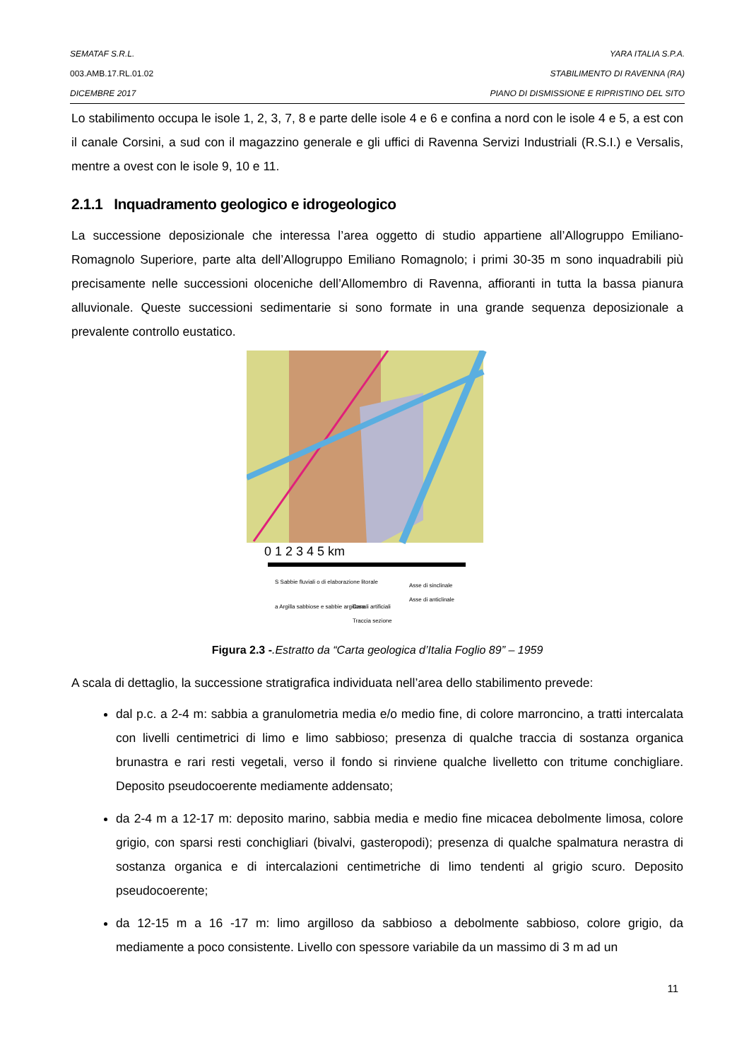SEMATAF S.R.L. YARA ITALIA S.P.A.
003.AMB.17.RL.01.02 STABILIMENTO DI RAVENNA (RA)
DICEMBRE 2017 PIANO DI DISMISSIONE E RIPRISTINO DEL SITO
Lo stabilimento occupa le isole 1, 2, 3, 7, 8 e parte delle isole 4 e 6 e confina a nord con le isole 4 e 5, a est con il canale Corsini, a sud con il magazzino generale e gli uffici di Ravenna Servizi Industriali (R.S.I.) e Versalis, mentre a ovest con le isole 9, 10 e 11.
2.1.1 Inquadramento geologico e idrogeologico
La successione deposizionale che interessa l’area oggetto di studio appartiene all’Allogruppo Emiliano-Romagnolo Superiore, parte alta dell’Allogruppo Emiliano Romagnolo; i primi 30-35 m sono inquadrabili più precisamente nelle successioni oloceniche dell’Allomembro di Ravenna, affioranti in tutta la bassa pianura alluvionale. Queste successioni sedimentarie si sono formate in una grande sequenza deposizionale a prevalente controllo eustatico.
0 1 2 3 4 5 km
S Sabbie fluviali o di elaborazione litorale
a Argilla sabbiose e sabbie argillosa
Canali artificiali
Asse di sinclinale
Asse di anticlinale
Traccia sezione
Figura 2.3 -.Estratto da “Carta geologica d’Italia Foglio 89” – 1959
A scala di dettaglio, la successione stratigrafica individuata nell’area dello stabilimento prevede:
dal p.c. a 2-4 m: sabbia a granulometria media e/o medio fine, di colore marroncino, a tratti intercalata con livelli centimetrici di limo e limo sabbioso; presenza di qualche traccia di sostanza organica brunastra e rari resti vegetali, verso il fondo si rinviene qualche livelletto con tritume conchigliare. Deposito pseudocoerente mediamente addensato;
da 2-4 m a 12-17 m: deposito marino, sabbia media e medio fine micacea debolmente limosa, colore grigio, con sparsi resti conchigliari (bivalvi, gasteropodi); presenza di qualche spalmatura nerastra di sostanza organica e di intercalazioni centimetriche di limo tendenti al grigio scuro. Deposito pseudocoerente;
da 12-15 m a 16 -17 m: limo argilloso da sabbioso a debolmente sabbioso, colore grigio, da mediamente a poco consistente. Livello con spessore variabile da un massimo di 3 m ad un
11